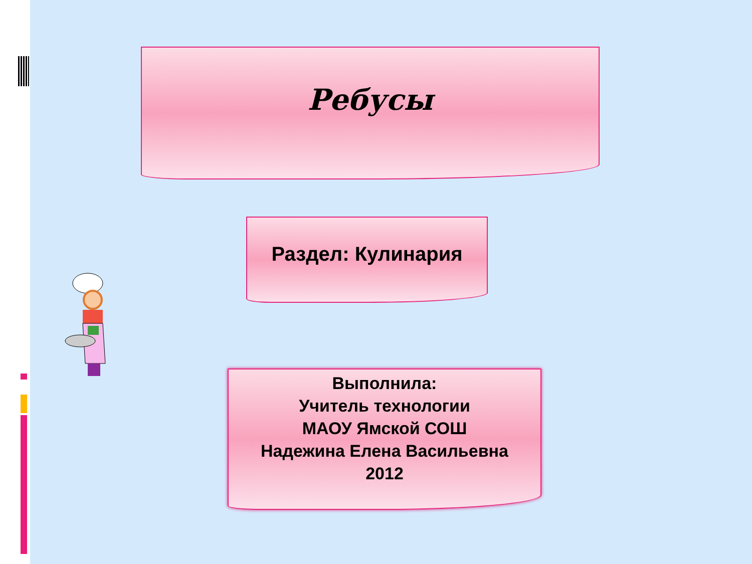Ребусы
Раздел: Кулинария
Выполнила:
Учитель технологии
МАОУ Ямской СОШ
Надежина Елена Васильевна
2012